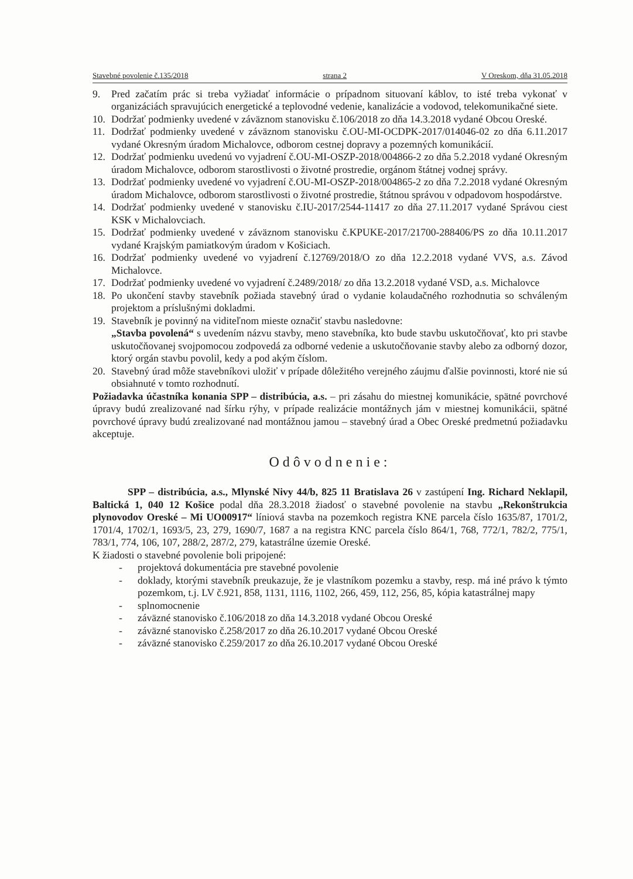Stavebné povolenie č.135/2018 strana 2 V Oreskom, dňa 31.05.2018
9. Pred začatím prác si treba vyžiadať informácie o prípadnom situovaní káblov, to isté treba vykonať v organizáciách spravujúcich energetické a teplovodné vedenie, kanalizácie a vodovod, telekomunikačné siete.
10. Dodržať podmienky uvedené v záväznom stanovisku č.106/2018 zo dňa 14.3.2018 vydané Obcou Oreské.
11. Dodržať podmienky uvedené v záväznom stanovisku č.OU-MI-OCDPK-2017/014046-02 zo dňa 6.11.2017 vydané Okresným úradom Michalovce, odborom cestnej dopravy a pozemných komunikácií.
12. Dodržať podmienku uvedenú vo vyjadrení č.OU-MI-OSZP-2018/004866-2 zo dňa 5.2.2018 vydané Okresným úradom Michalovce, odborom starostlivosti o životné prostredie, orgánom štátnej vodnej správy.
13. Dodržať podmienky uvedené vo vyjadrení č.OU-MI-OSZP-2018/004865-2 zo dňa 7.2.2018 vydané Okresným úradom Michalovce, odborom starostlivosti o životné prostredie, štátnou správou v odpadovom hospodárstve.
14. Dodržať podmienky uvedené v stanovisku č.IU-2017/2544-11417 zo dňa 27.11.2017 vydané Správou ciest KSK v Michalovciach.
15. Dodržať podmienky uvedené v záväznom stanovisku č.KPUKE-2017/21700-288406/PS zo dňa 10.11.2017 vydané Krajským pamiatkovým úradom v Košiciach.
16. Dodržať podmienky uvedené vo vyjadrení č.12769/2018/O zo dňa 12.2.2018 vydané VVS, a.s. Závod Michalovce.
17. Dodržať podmienky uvedené vo vyjadrení č.2489/2018/ zo dňa 13.2.2018 vydané VSD, a.s. Michalovce
18. Po ukončení stavby stavebník požiada stavebný úrad o vydanie kolaudačného rozhodnutia so schváleným projektom a príslušnými dokladmi.
19. Stavebník je povinný na viditeľnom mieste označiť stavbu nasledovne:
„Stavba povolená“ s uvedením názvu stavby, meno stavebníka, kto bude stavbu uskutočňovať, kto pri stavbe uskutočňovanej svojpomocou zodpovedá za odborné vedenie a uskutočňovanie stavby alebo za odborný dozor, ktorý orgán stavbu povolil, kedy a pod akým číslom.
20. Stavebný úrad môže stavebníkovi uložiť v prípade dôležitého verejného záujmu ďalšie povinnosti, ktoré nie sú obsiahnuté v tomto rozhodnutí.
Požiadavka účastníka konania SPP – distribúcia, a.s. – pri zásahu do miestnej komunikácie, spätné povrchové úpravy budú zrealizované nad šírku rýhy, v prípade realizácie montážnych jám v miestnej komunikácii, spätné povrchové úpravy budú zrealizované nad montážnou jamou – stavebný úrad a Obec Oreské predmetnú požiadavku akceptuje.
Odôvodnenie:
SPP – distribúcia, a.s., Mlynské Nivy 44/b, 825 11 Bratislava 26 v zastúpení Ing. Richard Neklapil, Baltická 1, 040 12 Košice podal dňa 28.3.2018 žiadosť o stavebné povolenie na stavbu „Rekonštrukcia plynovodov Oreské – Mi UO00917“ líniová stavba na pozemkoch registra KNE parcela číslo 1635/87, 1701/2, 1701/4, 1702/1, 1693/5, 23, 279, 1690/7, 1687 a na registra KNC parcela číslo 864/1, 768, 772/1, 782/2, 775/1, 783/1, 774, 106, 107, 288/2, 287/2, 279, katastrálne územie Oreské.
K žiadosti o stavebné povolenie boli pripojené:
- projektová dokumentácia pre stavebné povolenie
- doklady, ktorými stavebník preukazuje, že je vlastníkom pozemku a stavby, resp. má iné právo k týmto pozemkom, t.j. LV č.921, 858, 1131, 1116, 1102, 266, 459, 112, 256, 85, kópia katastrálnej mapy
- splnomocnenie
- záväzné stanovisko č.106/2018 zo dňa 14.3.2018 vydané Obcou Oreské
- záväzné stanovisko č.258/2017 zo dňa 26.10.2017 vydané Obcou Oreské
- záväzné stanovisko č.259/2017 zo dňa 26.10.2017 vydané Obcou Oreské